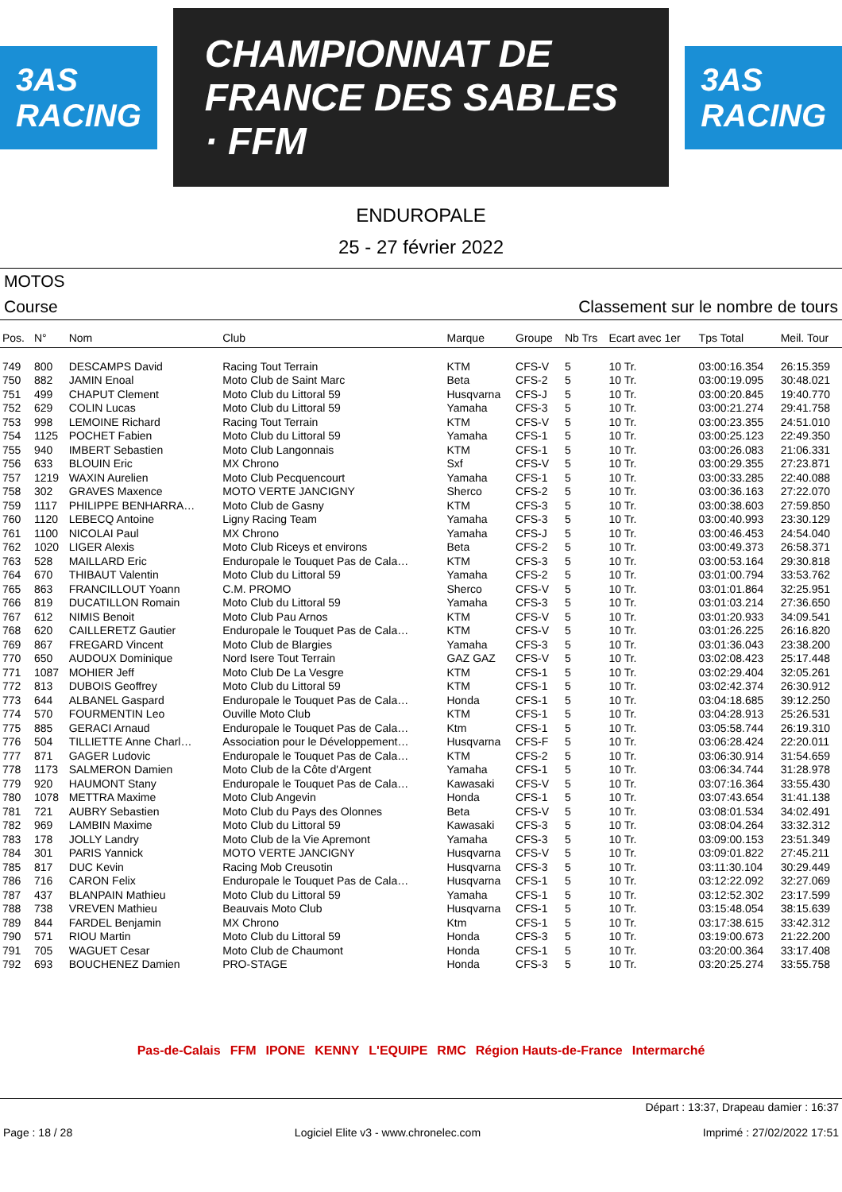3AS RACING
CHAMPIONNAT DE FRANCE DES SABLES · FFM
3AS RACING
ENDUROPALE
25 - 27 février 2022
MOTOS
Course Classement sur le nombre de tours
| Pos. | N° | Nom | Club | Marque | Groupe | Nb Trs | Ecart avec 1er | Tps Total | Meil. Tour |
| --- | --- | --- | --- | --- | --- | --- | --- | --- | --- |
| 749 | 800 | DESCAMPS David | Racing Tout Terrain | KTM | CFS-V | 5 | 10 Tr. | 03:00:16.354 | 26:15.359 |
| 750 | 882 | JAMIN Enoal | Moto Club de Saint Marc | Beta | CFS-2 | 5 | 10 Tr. | 03:00:19.095 | 30:48.021 |
| 751 | 499 | CHAPUT Clement | Moto Club du Littoral 59 | Husqvarna | CFS-J | 5 | 10 Tr. | 03:00:20.845 | 19:40.770 |
| 752 | 629 | COLIN Lucas | Moto Club du Littoral 59 | Yamaha | CFS-3 | 5 | 10 Tr. | 03:00:21.274 | 29:41.758 |
| 753 | 998 | LEMOINE Richard | Racing Tout Terrain | KTM | CFS-V | 5 | 10 Tr. | 03:00:23.355 | 24:51.010 |
| 754 | 1125 | POCHET Fabien | Moto Club du Littoral 59 | Yamaha | CFS-1 | 5 | 10 Tr. | 03:00:25.123 | 22:49.350 |
| 755 | 940 | IMBERT Sebastien | Moto Club Langonnais | KTM | CFS-1 | 5 | 10 Tr. | 03:00:26.083 | 21:06.331 |
| 756 | 633 | BLOUIN Eric | MX Chrono | Sxf | CFS-V | 5 | 10 Tr. | 03:00:29.355 | 27:23.871 |
| 757 | 1219 | WAXIN Aurelien | Moto Club Pecquencourt | Yamaha | CFS-1 | 5 | 10 Tr. | 03:00:33.285 | 22:40.088 |
| 758 | 302 | GRAVES Maxence | MOTO VERTE JANCIGNY | Sherco | CFS-2 | 5 | 10 Tr. | 03:00:36.163 | 27:22.070 |
| 759 | 1117 | PHILIPPE BENHARRA… | Moto Club de Gasny | KTM | CFS-3 | 5 | 10 Tr. | 03:00:38.603 | 27:59.850 |
| 760 | 1120 | LEBECQ Antoine | Ligny Racing Team | Yamaha | CFS-3 | 5 | 10 Tr. | 03:00:40.993 | 23:30.129 |
| 761 | 1100 | NICOLAI Paul | MX Chrono | Yamaha | CFS-J | 5 | 10 Tr. | 03:00:46.453 | 24:54.040 |
| 762 | 1020 | LIGER Alexis | Moto Club Riceys et environs | Beta | CFS-2 | 5 | 10 Tr. | 03:00:49.373 | 26:58.371 |
| 763 | 528 | MAILLARD Eric | Enduropale le Touquet Pas de Cala… | KTM | CFS-3 | 5 | 10 Tr. | 03:00:53.164 | 29:30.818 |
| 764 | 670 | THIBAUT Valentin | Moto Club du Littoral 59 | Yamaha | CFS-2 | 5 | 10 Tr. | 03:01:00.794 | 33:53.762 |
| 765 | 863 | FRANCILLOUT Yoann | C.M. PROMO | Sherco | CFS-V | 5 | 10 Tr. | 03:01:01.864 | 32:25.951 |
| 766 | 819 | DUCATILLON Romain | Moto Club du Littoral 59 | Yamaha | CFS-3 | 5 | 10 Tr. | 03:01:03.214 | 27:36.650 |
| 767 | 612 | NIMIS Benoit | Moto Club Pau Arnos | KTM | CFS-V | 5 | 10 Tr. | 03:01:20.933 | 34:09.541 |
| 768 | 620 | CAILLERETZ Gautier | Enduropale le Touquet Pas de Cala… | KTM | CFS-V | 5 | 10 Tr. | 03:01:26.225 | 26:16.820 |
| 769 | 867 | FREGARD Vincent | Moto Club de Blargies | Yamaha | CFS-3 | 5 | 10 Tr. | 03:01:36.043 | 23:38.200 |
| 770 | 650 | AUDOUX Dominique | Nord Isere Tout Terrain | GAZ GAZ | CFS-V | 5 | 10 Tr. | 03:02:08.423 | 25:17.448 |
| 771 | 1087 | MOHIER Jeff | Moto Club De La Vesgre | KTM | CFS-1 | 5 | 10 Tr. | 03:02:29.404 | 32:05.261 |
| 772 | 813 | DUBOIS Geoffrey | Moto Club du Littoral 59 | KTM | CFS-1 | 5 | 10 Tr. | 03:02:42.374 | 26:30.912 |
| 773 | 644 | ALBANEL Gaspard | Enduropale le Touquet Pas de Cala… | Honda | CFS-1 | 5 | 10 Tr. | 03:04:18.685 | 39:12.250 |
| 774 | 570 | FOURMENTIN Leo | Ouville Moto Club | KTM | CFS-1 | 5 | 10 Tr. | 03:04:28.913 | 25:26.531 |
| 775 | 885 | GERACI Arnaud | Enduropale le Touquet Pas de Cala… | Ktm | CFS-1 | 5 | 10 Tr. | 03:05:58.744 | 26:19.310 |
| 776 | 504 | TILLIETTE Anne Charl… | Association pour le Développement… | Husqvarna | CFS-F | 5 | 10 Tr. | 03:06:28.424 | 22:20.011 |
| 777 | 871 | GAGER Ludovic | Enduropale le Touquet Pas de Cala… | KTM | CFS-2 | 5 | 10 Tr. | 03:06:30.914 | 31:54.659 |
| 778 | 1173 | SALMERON Damien | Moto Club de la Côte d'Argent | Yamaha | CFS-1 | 5 | 10 Tr. | 03:06:34.744 | 31:28.978 |
| 779 | 920 | HAUMONT Stany | Enduropale le Touquet Pas de Cala… | Kawasaki | CFS-V | 5 | 10 Tr. | 03:07:16.364 | 33:55.430 |
| 780 | 1078 | METTRA Maxime | Moto Club Angevin | Honda | CFS-1 | 5 | 10 Tr. | 03:07:43.654 | 31:41.138 |
| 781 | 721 | AUBRY Sebastien | Moto Club du Pays des Olonnes | Beta | CFS-V | 5 | 10 Tr. | 03:08:01.534 | 34:02.491 |
| 782 | 969 | LAMBIN Maxime | Moto Club du Littoral 59 | Kawasaki | CFS-3 | 5 | 10 Tr. | 03:08:04.264 | 33:32.312 |
| 783 | 178 | JOLLY Landry | Moto Club de la Vie Apremont | Yamaha | CFS-3 | 5 | 10 Tr. | 03:09:00.153 | 23:51.349 |
| 784 | 301 | PARIS Yannick | MOTO VERTE JANCIGNY | Husqvarna | CFS-V | 5 | 10 Tr. | 03:09:01.822 | 27:45.211 |
| 785 | 817 | DUC Kevin | Racing Mob Creusotin | Husqvarna | CFS-3 | 5 | 10 Tr. | 03:11:30.104 | 30:29.449 |
| 786 | 716 | CARON Felix | Enduropale le Touquet Pas de Cala… | Husqvarna | CFS-1 | 5 | 10 Tr. | 03:12:22.092 | 32:27.069 |
| 787 | 437 | BLANPAIN Mathieu | Moto Club du Littoral 59 | Yamaha | CFS-1 | 5 | 10 Tr. | 03:12:52.302 | 23:17.599 |
| 788 | 738 | VREVEN Mathieu | Beauvais Moto Club | Husqvarna | CFS-1 | 5 | 10 Tr. | 03:15:48.054 | 38:15.639 |
| 789 | 844 | FARDEL Benjamin | MX Chrono | Ktm | CFS-1 | 5 | 10 Tr. | 03:17:38.615 | 33:42.312 |
| 790 | 571 | RIOU Martin | Moto Club du Littoral 59 | Honda | CFS-3 | 5 | 10 Tr. | 03:19:00.673 | 21:22.200 |
| 791 | 705 | WAGUET Cesar | Moto Club de Chaumont | Honda | CFS-1 | 5 | 10 Tr. | 03:20:00.364 | 33:17.408 |
| 792 | 693 | BOUCHENEZ Damien | PRO-STAGE | Honda | CFS-3 | 5 | 10 Tr. | 03:20:25.274 | 33:55.758 |
Pas-de-Calais FFM IPONE KENNY L'EQUIPE RMC Région Hauts-de-France Intermarché
Départ : 13:37, Drapeau damier : 16:37
Page : 18 / 28 Logiciel Elite v3 - www.chronelec.com Imprimé : 27/02/2022 17:51